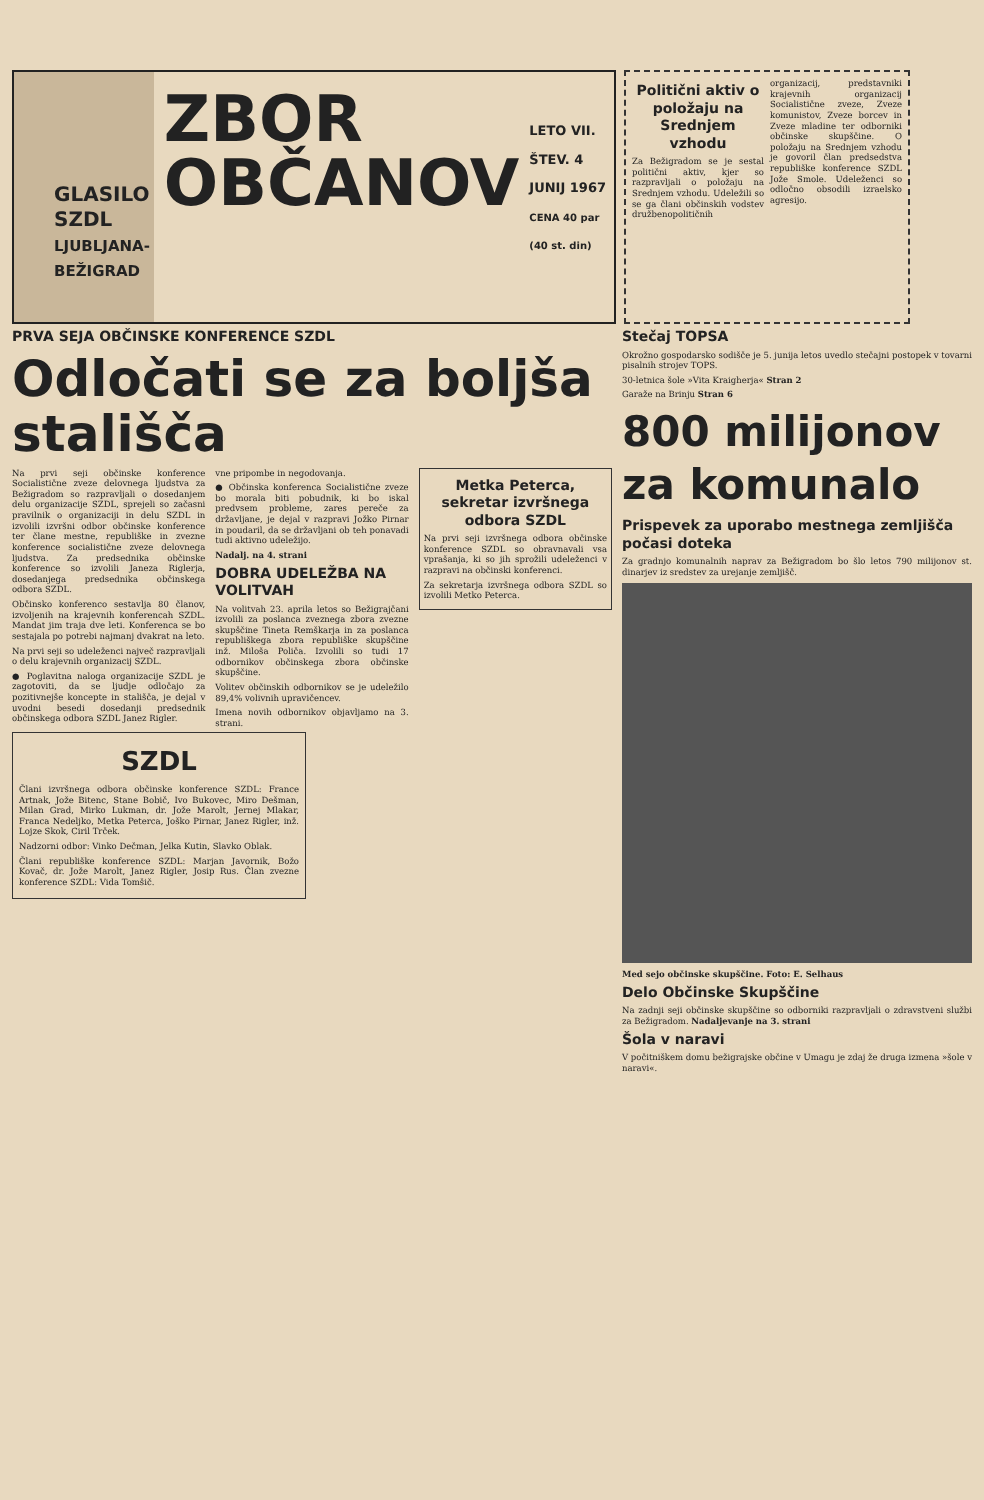GLASILO
SZDL
LJUBLJANA-
BEŽIGRAD
ZBOR
OBČANOV
LETO VII. ŠTEV. 4
JUNIJ 1967
CENA 40 par (40 st. din)
Politični aktiv o položaju na Srednjem vzhodu
Za Bežigradom se je sestal politični aktiv, kjer so razpravljali o položaju na Srednjem vzhodu. Udeležili so se ga člani občinskih vodstev družbenopolitičnih
organizacij, predstavniki krajevnih organizacij Socialistične zveze, Zveze komunistov, Zveze borcev in Zveze mladine ter odborniki občinske skupščine. O položaju na Srednjem vzhodu je govoril član predsedstva republiške konference SZDL Jože Smole. Udeleženci so odločno obsodili izraelsko agresijo.
PRVA SEJA OBČINSKE KONFERENCE SZDL
Odločati se za boljša stališča
Na prvi seji občinske konference Socialistične zveze delovnega ljudstva za Bežigradom so razpravljali o dosedanjem delu organizacije SZDL, sprejeli so začasni pravilnik o organizaciji in delu SZDL in izvolili izvršni odbor občinske konference ter člane mestne, republiške in zvezne konference socialistične zveze delovnega ljudstva. Za predsednika občinske konference so izvolili Janeza Riglerja, dosedanjega predsednika občinskega odbora SZDL.
Občinsko konferenco sestavlja 80 članov, izvoljenih na krajevnih konferencah SZDL. Mandat jim traja dve leti. Konferenca se bo sestajala po potrebi najmanj dvakrat na leto.
Na prvi seji so udeleženci največ razpravljali o delu krajevnih organizacij SZDL.
● Poglavitna naloga organizacije SZDL je zagotoviti, da se ljudje odločajo za pozitivnejše koncepte in stališča, je dejal v uvodni besedi dosedanji predsednik občinskega odbora SZDL Janez Rigler.
vne pripombe in negodovanja.
● Občinska konferenca Socialistične zveze bo morala biti pobudnik, ki bo iskal predvsem probleme, zares pereče za državljane, je dejal v razpravi Jožko Pirnar in poudaril, da se državljani ob teh ponavadi tudi aktivno udeležijo.
Nadalj. na 4. strani
DOBRA UDELEŽBA NA VOLITVAH
Na volitvah 23. aprila letos so Bežigrajčani izvolili za poslanca zveznega zbora zvezne skupščine Tineta Remškarja in za poslanca republiškega zbora republiške skupščine inž. Miloša Poliča. Izvolili so tudi 17 odbornikov občinskega zbora občinske skupščine.
Volitev občinskih odbornikov se je udeležilo 89,4% volivnih upravičencev.
Imena novih odbornikov objavljamo na 3. strani.
Metka Peterca, sekretar izvršnega odbora SZDL
Na prvi seji izvršnega odbora občinske konference SZDL so obravnavali vsa vprašanja, ki so jih sprožili udeleženci v razpravi na občinski konferenci.
Za sekretarja izvršnega odbora SZDL so izvolili Metko Peterca.
SZDL
Člani izvršnega odbora občinske konference SZDL: France Artnak, Jože Bitenc, Stane Bobič, Ivo Bukovec, Miro Dešman, Milan Grad, Mirko Lukman, dr. Jože Marolt, Jernej Mlakar, Franca Nedeljko, Metka Peterca, Joško Pirnar, Janez Rigler, inž. Lojze Skok, Ciril Trček.
Nadzorni odbor: Vinko Dečman, Jelka Kutin, Slavko Oblak.
Člani republiške konference SZDL: Marjan Javornik, Božo Kovač, dr. Jože Marolt, Janez Rigler, Josip Rus. Član zvezne konference SZDL: Vida Tomšič.
Stečaj TOPSA
Okrožno gospodarsko sodišče je 5. junija letos uvedlo stečajni postopek v tovarni pisalnih strojev TOPS.
30-letnica šole »Vita Kraigherja« Stran 2
Garaže na Brinju Stran 6
800 milijonov za komunalo
Prispevek za uporabo mestnega zemljišča počasi doteka
Za gradnjo komunalnih naprav za Bežigradom bo šlo letos 790 milijonov st. dinarjev iz sredstev za urejanje zemljišč.
Med sejo občinske skupščine. Foto: E. Selhaus
Delo Občinske Skupščine
Na zadnji seji občinske skupščine so odborniki razpravljali o zdravstveni službi za Bežigradom. Nadaljevanje na 3. strani
Šola v naravi
V počitniškem domu bežigrajske občine v Umagu je zdaj že druga izmena »šole v naravi«.